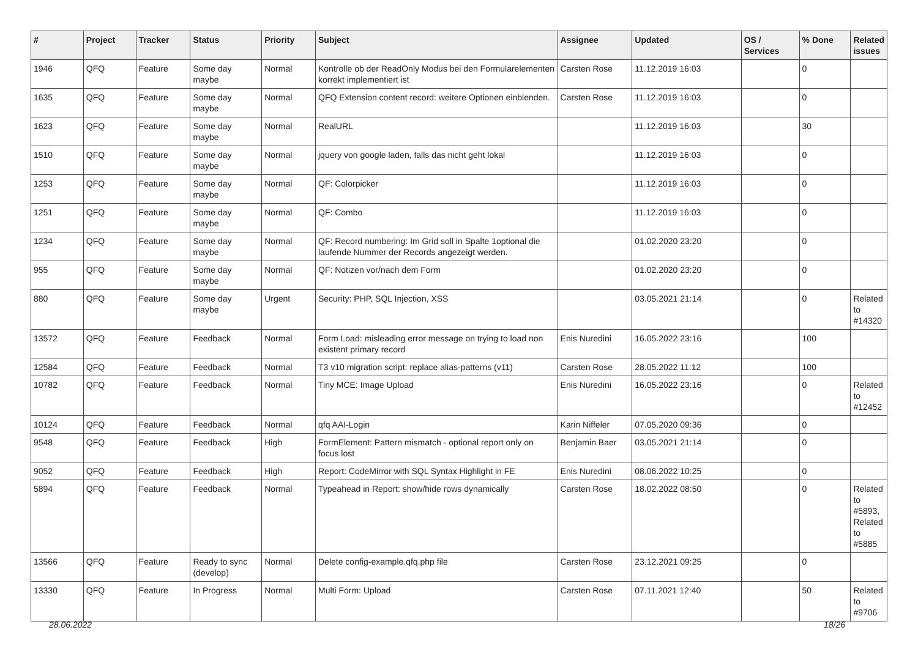| # | Project | Tracker | Status | Priority | Subject | Assignee | Updated | OS / Services | % Done | Related issues |
| --- | --- | --- | --- | --- | --- | --- | --- | --- | --- | --- |
| 1946 | QFQ | Feature | Some day maybe | Normal | Kontrolle ob der ReadOnly Modus bei den Formularelementen korrekt implementiert ist | Carsten Rose | 11.12.2019 16:03 | | 0 | |
| 1635 | QFQ | Feature | Some day maybe | Normal | QFQ Extension content record: weitere Optionen einblenden. | Carsten Rose | 11.12.2019 16:03 | | 0 | |
| 1623 | QFQ | Feature | Some day maybe | Normal | RealURL | | 11.12.2019 16:03 | | 30 | |
| 1510 | QFQ | Feature | Some day maybe | Normal | jquery von google laden, falls das nicht geht lokal | | 11.12.2019 16:03 | | 0 | |
| 1253 | QFQ | Feature | Some day maybe | Normal | QF: Colorpicker | | 11.12.2019 16:03 | | 0 | |
| 1251 | QFQ | Feature | Some day maybe | Normal | QF: Combo | | 11.12.2019 16:03 | | 0 | |
| 1234 | QFQ | Feature | Some day maybe | Normal | QF: Record numbering: Im Grid soll in Spalte 1optional die laufende Nummer der Records angezeigt werden. | | 01.02.2020 23:20 | | 0 | |
| 955 | QFQ | Feature | Some day maybe | Normal | QF: Notizen vor/nach dem Form | | 01.02.2020 23:20 | | 0 | |
| 880 | QFQ | Feature | Some day maybe | Urgent | Security: PHP, SQL Injection, XSS | | 03.05.2021 21:14 | | 0 | Related to #14320 |
| 13572 | QFQ | Feature | Feedback | Normal | Form Load: misleading error message on trying to load non existent primary record | Enis Nuredini | 16.05.2022 23:16 | | 100 | |
| 12584 | QFQ | Feature | Feedback | Normal | T3 v10 migration script: replace alias-patterns (v11) | Carsten Rose | 28.05.2022 11:12 | | 100 | |
| 10782 | QFQ | Feature | Feedback | Normal | Tiny MCE: Image Upload | Enis Nuredini | 16.05.2022 23:16 | | 0 | Related to #12452 |
| 10124 | QFQ | Feature | Feedback | Normal | qfq AAI-Login | Karin Niffeler | 07.05.2020 09:36 | | 0 | |
| 9548 | QFQ | Feature | Feedback | High | FormElement: Pattern mismatch - optional report only on focus lost | Benjamin Baer | 03.05.2021 21:14 | | 0 | |
| 9052 | QFQ | Feature | Feedback | High | Report: CodeMirror with SQL Syntax Highlight in FE | Enis Nuredini | 08.06.2022 10:25 | | 0 | |
| 5894 | QFQ | Feature | Feedback | Normal | Typeahead in Report: show/hide rows dynamically | Carsten Rose | 18.02.2022 08:50 | | 0 | Related to #5893, Related to #5885 |
| 13566 | QFQ | Feature | Ready to sync (develop) | Normal | Delete config-example.qfq.php file | Carsten Rose | 23.12.2021 09:25 | | 0 | |
| 13330 | QFQ | Feature | In Progress | Normal | Multi Form: Upload | Carsten Rose | 07.11.2021 12:40 | | 50 | Related to #9706 |
28.06.2022 18/26